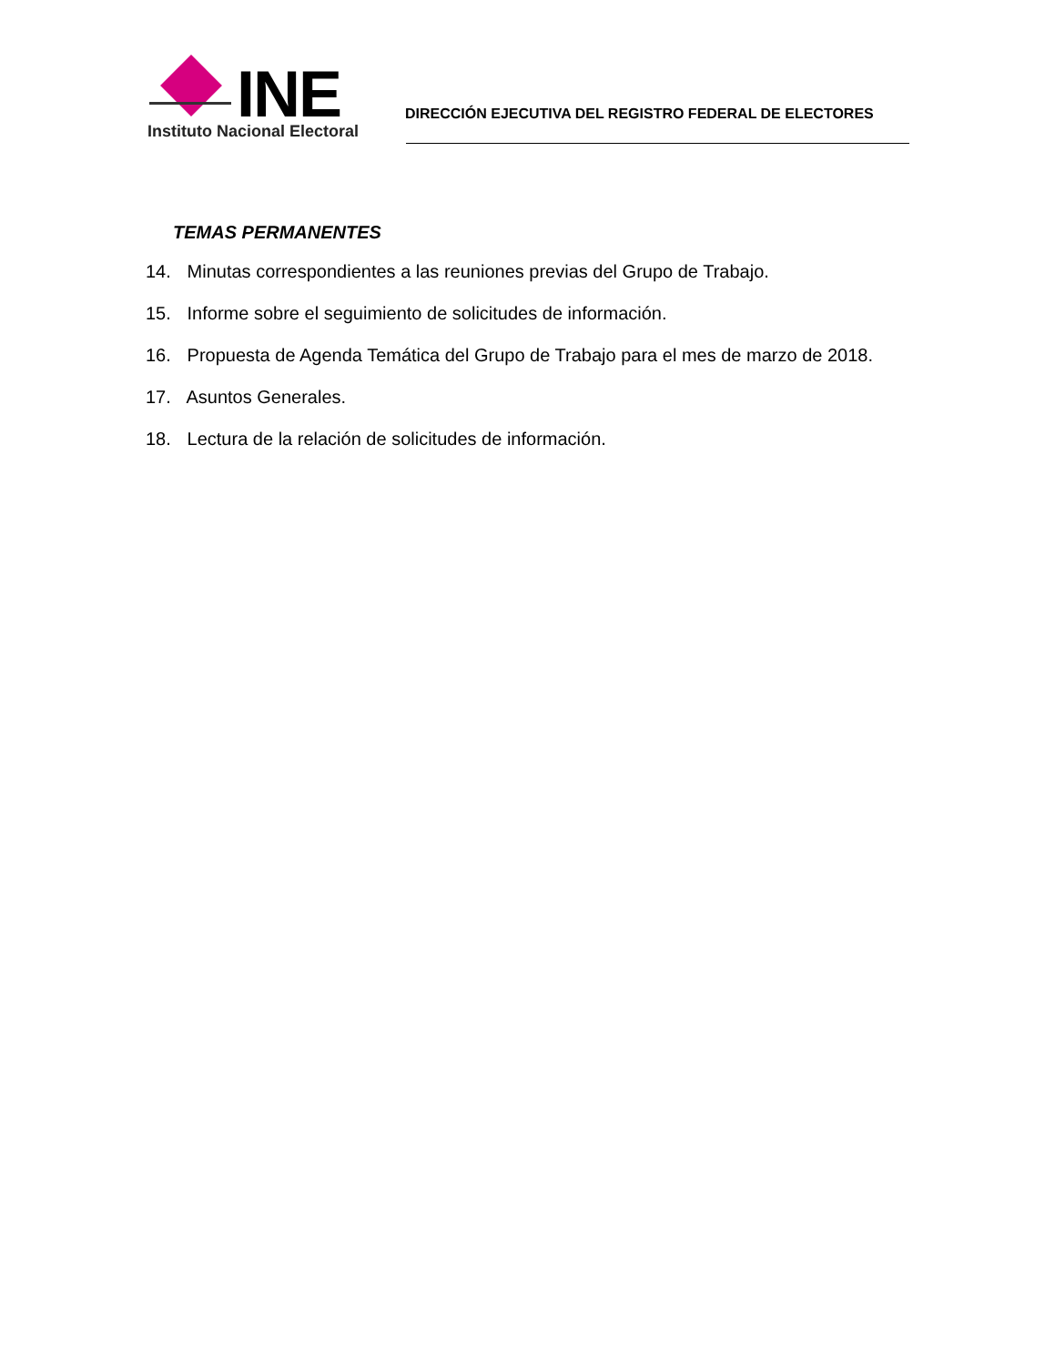INE
Instituto Nacional Electoral
DIRECCIÓN EJECUTIVA DEL REGISTRO FEDERAL DE ELECTORES
TEMAS PERMANENTES
14. Minutas correspondientes a las reuniones previas del Grupo de Trabajo.
15. Informe sobre el seguimiento de solicitudes de información.
16. Propuesta de Agenda Temática del Grupo de Trabajo para el mes de marzo de 2018.
17. Asuntos Generales.
18. Lectura de la relación de solicitudes de información.